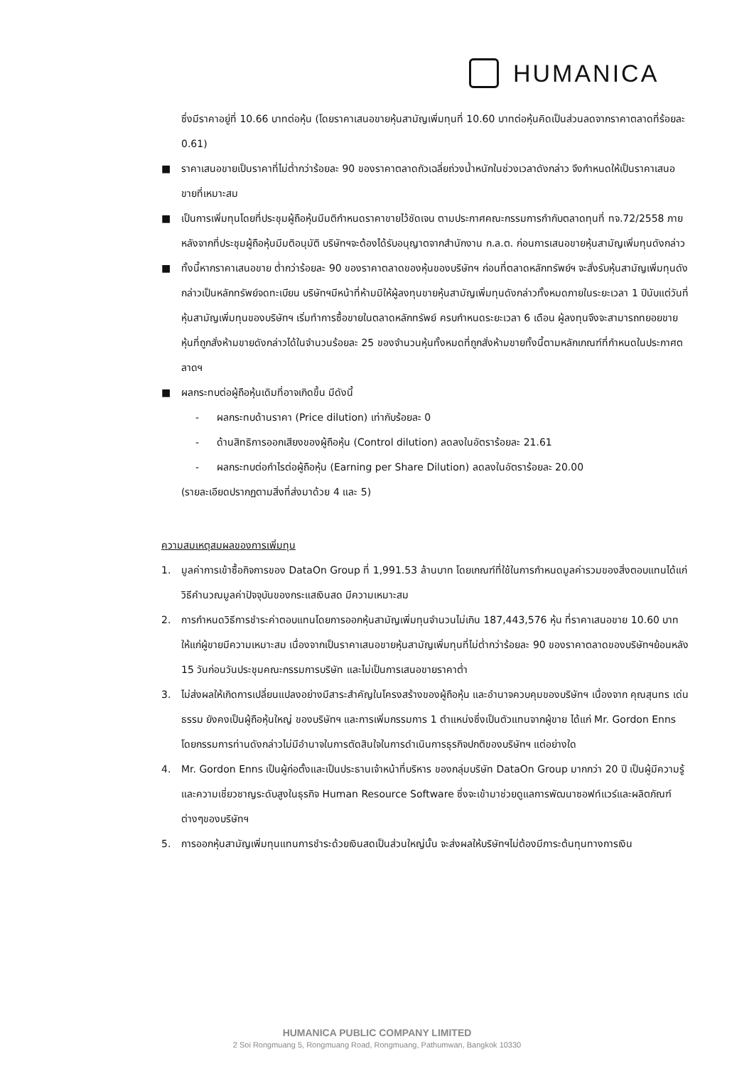HUMANICA
ซึ่งมีราคาอยู่ที่ 10.66 บาทต่อหุ้น (โดยราคาเสนอขายหุ้นสามัญเพิ่มทุนที่ 10.60 บาทต่อหุ้นคิดเป็นส่วนลดจากราคาตลาดที่ร้อยละ 0.61)
■ ราคาเสนอขายเป็นราคาที่ไม่ต่ำกว่าร้อยละ 90 ของราคาตลาดถัวเฉลี่ยถ่วงน้ำหนักในช่วงเวลาดังกล่าว จึงกำหนดให้เป็นราคาเสนอขายที่เหมาะสม
■ เป็นการเพิ่มทุนโดยที่ประชุมผู้ถือหุ้นมีมติกำหนดราคาขายไว้ชัดเจน ตามประกาศคณะกรรมการกำกับตลาดทุนที่ ทจ.72/2558 ภายหลังจากที่ประชุมผู้ถือหุ้นมีมติอนุมัติ บริษัทฯจะต้องได้รับอนุญาตจากสำนักงาน ก.ล.ต. ก่อนการเสนอขายหุ้นสามัญเพิ่มทุนดังกล่าว
■ ทั้งนี้หากราคาเสนอขาย ต่ำกว่าร้อยละ 90 ของราคาตลาดของหุ้นของบริษัทฯ ก่อนที่ตลาดหลักทรัพย์ฯ จะสั่งรับหุ้นสามัญเพิ่มทุนดังกล่าวเป็นหลักทรัพย์จดทะเบียน บริษัทฯมีหน้าที่ห้ามมิให้ผู้ลงทุนขายหุ้นสามัญเพิ่มทุนดังกล่าวทั้งหมดภายในระยะเวลา 1 ปีนับแต่วันที่หุ้นสามัญเพิ่มทุนของบริษัทฯ เริ่มทำการซื้อขายในตลาดหลักทรัพย์ ครบกำหนดระยะเวลา 6 เดือน ผู้ลงทุนจึงจะสามารถทยอยขายหุ้นที่ถูกสั่งห้ามขายดังกล่าวได้ในจำนวนร้อยละ 25 ของจำนวนหุ้นทั้งหมดที่ถูกสั่งห้ามขายทั้งนี้ตามหลักเกณฑ์ที่กำหนดในประกาศตลาดฯ
■ ผลกระทบต่อผู้ถือหุ้นเดิมที่อาจเกิดขึ้น มีดังนี้
- ผลกระทบด้านราคา (Price dilution) เท่ากับร้อยละ 0
- ด้านสิทธิการออกเสียงของผู้ถือหุ้น (Control dilution) ลดลงในอัตราร้อยละ 21.61
- ผลกระทบต่อกำไรต่อผู้ถือหุ้น (Earning per Share Dilution) ลดลงในอัตราร้อยละ 20.00
(รายละเอียดปรากฏตามสิ่งที่ส่งมาด้วย 4 และ 5)
ความสมเหตุสมผลของการเพิ่มทุน
1. มูลค่าการเข้าซื้อกิจการของ DataOn Group ที่ 1,991.53 ล้านบาท โดยเกณฑ์ที่ใช้ในการกำหนดมูลค่ารวมของสิ่งตอบแทนได้แก่ วิธีคำนวณมูลค่าปัจจุบันของกระแสเงินสด มีความเหมาะสม
2. การกำหนดวิธีการชำระค่าตอบแทนโดยการออกหุ้นสามัญเพิ่มทุนจำนวนไม่เกิน 187,443,576 หุ้น ที่ราคาเสนอขาย 10.60 บาท ให้แก่ผู้ขายมีความเหมาะสม เนื่องจากเป็นราคาเสนอขายหุ้นสามัญเพิ่มทุนที่ไม่ต่ำกว่าร้อยละ 90 ของราคาตลาดของบริษัทฯย้อนหลัง 15 วันก่อนวันประชุมคณะกรรมการบริษัท และไม่เป็นการเสนอขายราคาต่ำ
3. ไม่ส่งผลให้เกิดการเปลี่ยนแปลงอย่างมีสาระสำคัญในโครงสร้างของผู้ถือหุ้น และอำนาจควบคุมของบริษัทฯ เนื่องจาก คุณสุนทร เด่นธรรม ยังคงเป็นผู้ถือหุ้นใหญ่ ของบริษัทฯ และการเพิ่มกรรมการ 1 ตำแหน่งซึ่งเป็นตัวแทนจากผู้ขาย ได้แก่ Mr. Gordon Enns โดยกรรมการท่านดังกล่าวไม่มีอำนาจในการตัดสินใจในการดำเนินการธุรกิจปกติของบริษัทฯ แต่อย่างใด
4. Mr. Gordon Enns เป็นผู้ก่อตั้งและเป็นประธานเจ้าหน้าที่บริหาร ของกลุ่มบริษัท DataOn Group มากกว่า 20 ปี เป็นผู้มีความรู้และความเชี่ยวชาญระดับสูงในธุรกิจ Human Resource Software ซึ่งจะเข้ามาช่วยดูแลการพัฒนาซอฟท์แวร์และผลิตภัณฑ์ต่างๆของบริษัทฯ
5. การออกหุ้นสามัญเพิ่มทุนแทนการชำระด้วยเงินสดเป็นส่วนใหญ่นั้น จะส่งผลให้บริษัทฯไม่ต้องมีภาระต้นทุนทางการเงิน
HUMANICA PUBLIC COMPANY LIMITED
2 Soi Rongmuang 5, Rongmuang Road, Rongmuang, Pathumwan, Bangkok 10330